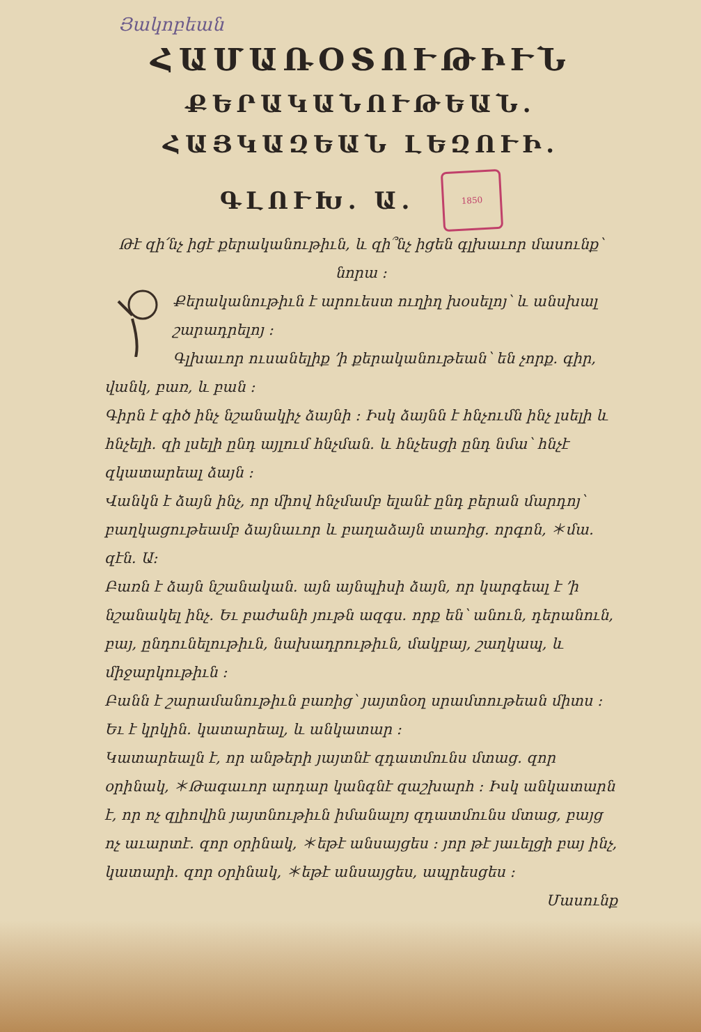Յակոբեան
ՀԱՄԱՌՕՏՈՒԹԻՒՆ
ՔԵՐԱԿԱՆՈՒԹԵԱՆ․
ՀԱՅԿԱԶԵԱՆ ԼԵԶՈՒԻ․
ԳԼՈՒԽ․ Ա․
1850
Թէ զի՛նչ իցէ քերականութիւն, և զի՞նչ իցեն գլխաւոր մասունք՝ նորա ։
Քերականութիւն է արուեստ ուղիղ խօսելոյ՝ և անսխալ շարադրելոյ ։
Գլխաւոր ուսանելիք ՚ի քերականութեան՝ են չորք․ գիր, վանկ, բառ, և բան ։
Գիրն է գիծ ինչ նշանակիչ ձայնի ։ Իսկ ձայնն է հնչումն ինչ լսելի և հնչելի․ զի լսելի ընդ այլում հնչման․ և հնչեսցի ընդ նմա՝ հնչէ զկատարեալ ձայն ։
Վանկն է ձայն ինչ, որ միով հնչմամբ ելանէ ընդ բերան մարդոյ՝ բաղկացութեամբ ձայնաւոր և բաղաձայն տառից․ որգոն, ＊մա․ զէն․ Ա։
Բառն է ձայն նշանական․ այն այնպիսի ձայն, որ կարգեալ է ՚ի նշանակել ինչ․ Եւ բաժանի յութն ազգս․ որք են՝ անուն, դերանուն, բայ, ընդունելութիւն, նախադրութիւն, մակբայ, շաղկապ, և միջարկութիւն ։
Բանն է շարամանութիւն բառից՝ յայտնօղ սրամտութեան միտս ։ Եւ է կրկին․ կատարեալ, և անկատար ։
Կատարեալն է, որ անթերի յայտնէ զդատմունս մտաց․ զոր օրինակ, ＊Թագաւոր արդար կանգնէ զաշխարհ ։ Իսկ անկատարն է, որ ոչ զլիովին յայտնութիւն իմանալոյ զդատմունս մտաց, բայց ոչ աւարտէ․ զոր օրինակ, ＊եթէ անսայցես ։ յոր թէ յաւելցի բայ ինչ, կատարի․ զոր օրինակ, ＊եթէ անսայցես, ապրեսցես ։
Մասունք